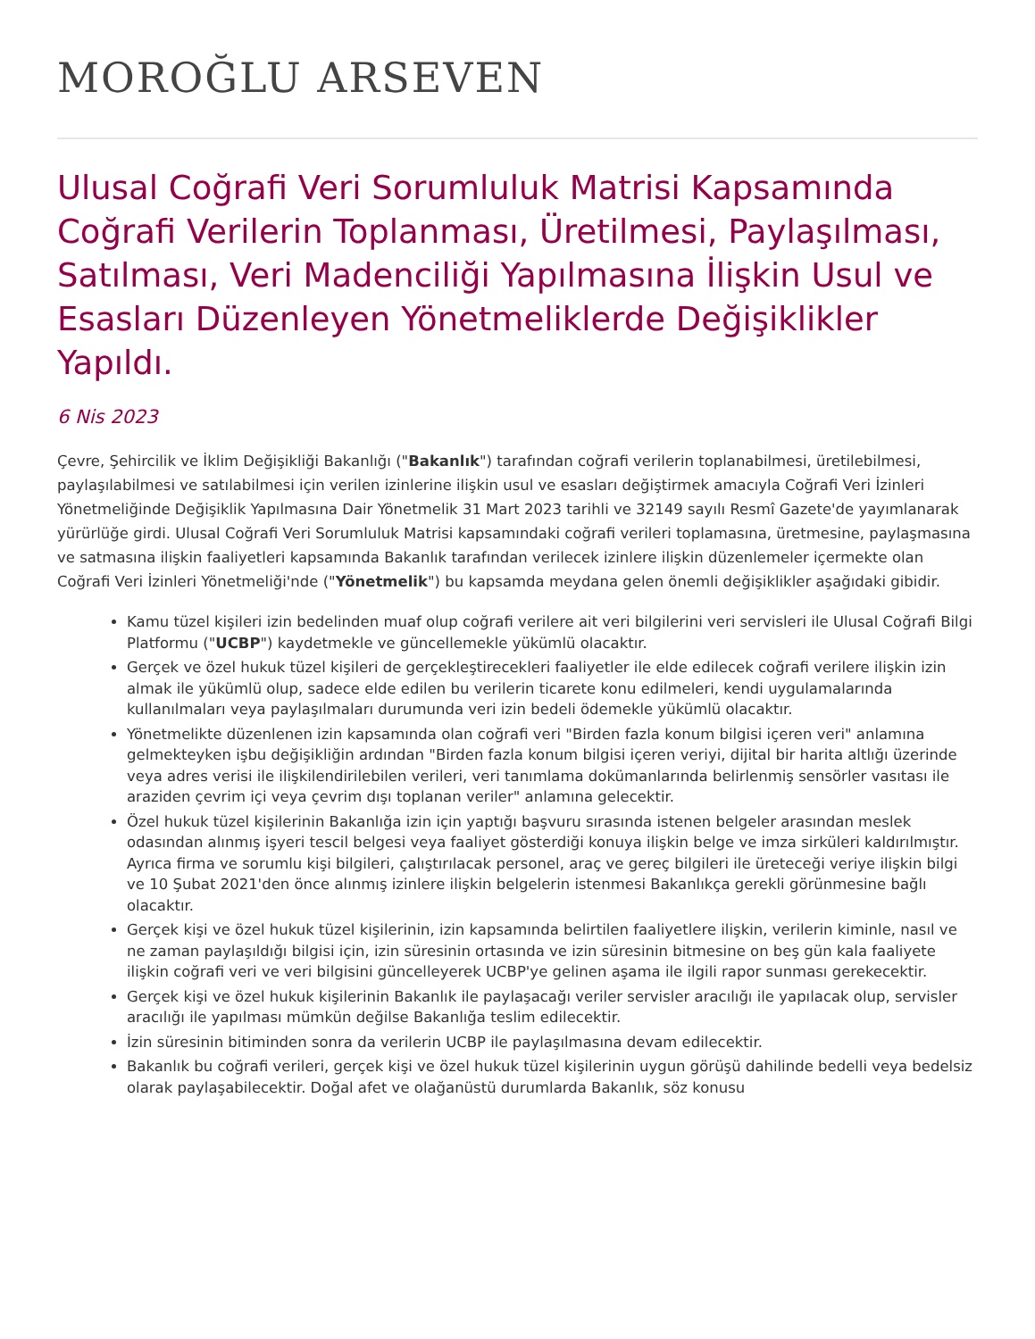MOROĞLU ARSEVEN
Ulusal Coğrafi Veri Sorumluluk Matrisi Kapsamında Coğrafi Verilerin Toplanması, Üretilmesi, Paylaşılması, Satılması, Veri Madenciliği Yapılmasına İlişkin Usul ve Esasları Düzenleyen Yönetmeliklerde Değişiklikler Yapıldı.
6 Nis 2023
Çevre, Şehircilik ve İklim Değişikliği Bakanlığı ("Bakanlık") tarafından coğrafi verilerin toplanabilmesi, üretilebilmesi, paylaşılabilmesi ve satılabilmesi için verilen izinlerine ilişkin usul ve esasları değiştirmek amacıyla Coğrafi Veri İzinleri Yönetmeliğinde Değişiklik Yapılmasına Dair Yönetmelik 31 Mart 2023 tarihli ve 32149 sayılı Resmî Gazete'de yayımlanarak yürürlüğe girdi. Ulusal Coğrafi Veri Sorumluluk Matrisi kapsamındaki coğrafi verileri toplamasına, üretmesine, paylaşmasına ve satmasına ilişkin faaliyetleri kapsamında Bakanlık tarafından verilecek izinlere ilişkin düzenlemeler içermekte olan Coğrafi Veri İzinleri Yönetmeliği'nde ("Yönetmelik") bu kapsamda meydana gelen önemli değişiklikler aşağıdaki gibidir.
Kamu tüzel kişileri izin bedelinden muaf olup coğrafi verilere ait veri bilgilerini veri servisleri ile Ulusal Coğrafi Bilgi Platformu ("UCBP") kaydetmekle ve güncellemekle yükümlü olacaktır.
Gerçek ve özel hukuk tüzel kişileri de gerçekleştirecekleri faaliyetler ile elde edilecek coğrafi verilere ilişkin izin almak ile yükümlü olup, sadece elde edilen bu verilerin ticarete konu edilmeleri, kendi uygulamalarında kullanılmaları veya paylaşılmaları durumunda veri izin bedeli ödemekle yükümlü olacaktır.
Yönetmelikte düzenlenen izin kapsamında olan coğrafi veri "Birden fazla konum bilgisi içeren veri" anlamına gelmekteyken işbu değişikliğin ardından "Birden fazla konum bilgisi içeren veriyi, dijital bir harita altlığı üzerinde veya adres verisi ile ilişkilendirilebilen verileri, veri tanımlama dokümanlarında belirlenmiş sensörler vasıtası ile araziden çevrim içi veya çevrim dışı toplanan veriler" anlamına gelecektir.
Özel hukuk tüzel kişilerinin Bakanlığa izin için yaptığı başvuru sırasında istenen belgeler arasından meslek odasından alınmış işyeri tescil belgesi veya faaliyet gösterdiği konuya ilişkin belge ve imza sirküleri kaldırılmıştır. Ayrıca firma ve sorumlu kişi bilgileri, çalıştırılacak personel, araç ve gereç bilgileri ile üreteceği veriye ilişkin bilgi ve 10 Şubat 2021'den önce alınmış izinlere ilişkin belgelerin istenmesi Bakanlıkça gerekli görünmesine bağlı olacaktır.
Gerçek kişi ve özel hukuk tüzel kişilerinin, izin kapsamında belirtilen faaliyetlere ilişkin, verilerin kiminle, nasıl ve ne zaman paylaşıldığı bilgisi için, izin süresinin ortasında ve izin süresinin bitmesine on beş gün kala faaliyete ilişkin coğrafi veri ve veri bilgisini güncelleyerek UCBP'ye gelinen aşama ile ilgili rapor sunması gerekecektir.
Gerçek kişi ve özel hukuk kişilerinin Bakanlık ile paylaşacağı veriler servisler aracılığı ile yapılacak olup, servisler aracılığı ile yapılması mümkün değilse Bakanlığa teslim edilecektir.
İzin süresinin bitiminden sonra da verilerin UCBP ile paylaşılmasına devam edilecektir.
Bakanlık bu coğrafi verileri, gerçek kişi ve özel hukuk tüzel kişilerinin uygun görüşü dahilinde bedelli veya bedelsiz olarak paylaşabilecektir. Doğal afet ve olağanüstü durumlarda Bakanlık, söz konusu